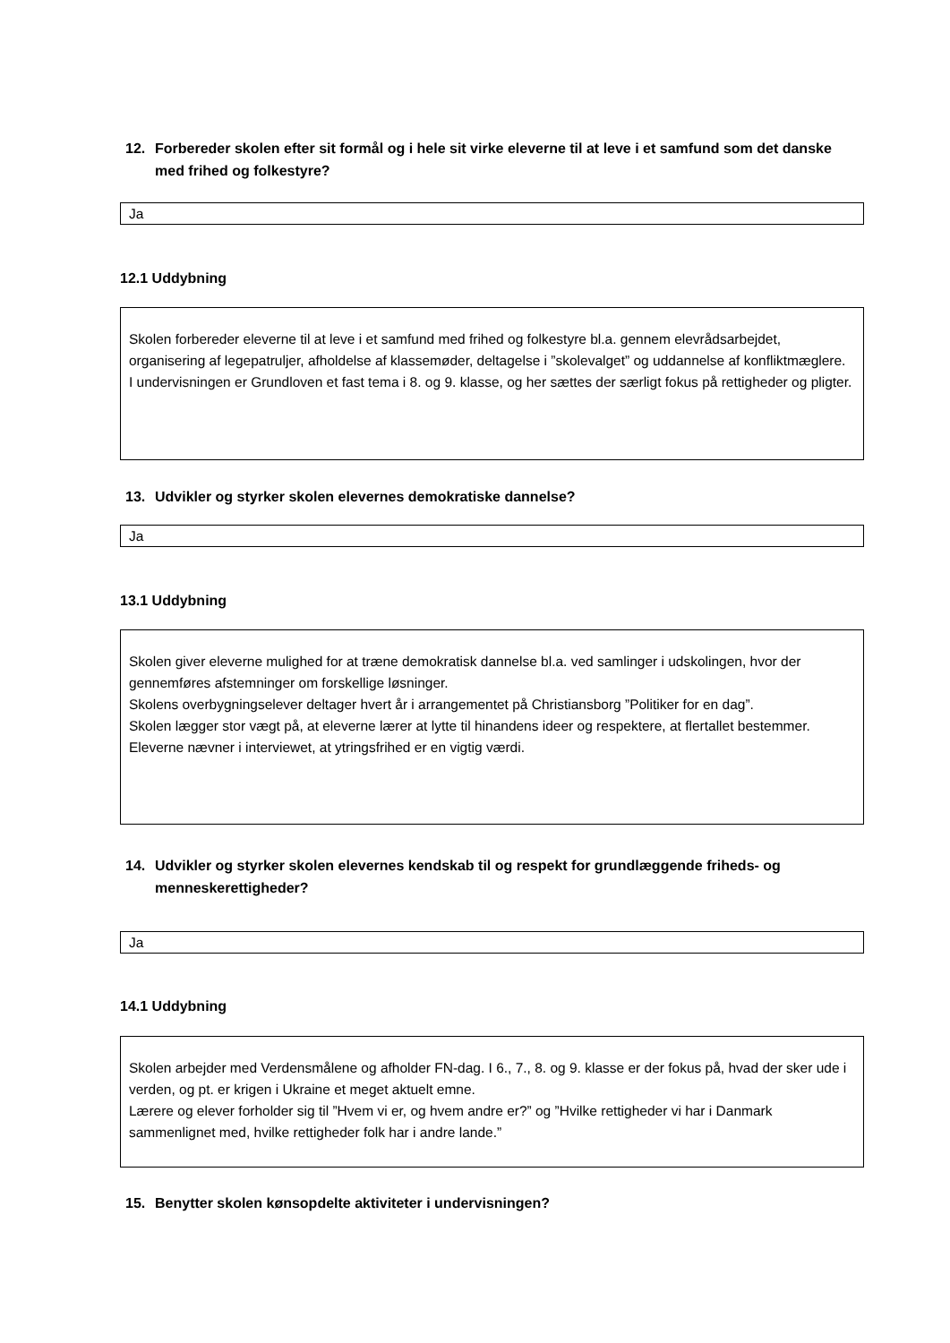12. Forbereder skolen efter sit formål og i hele sit virke eleverne til at leve i et samfund som det danske med frihed og folkestyre?
Ja
12.1 Uddybning
Skolen forbereder eleverne til at leve i et samfund med frihed og folkestyre bl.a. gennem elevrådsarbejdet, organisering af legepatruljer, afholdelse af klassemøder, deltagelse i ”skolevalget” og uddannelse af konfliktmæglere.
I undervisningen er Grundloven et fast tema i 8. og 9. klasse, og her sættes der særligt fokus på rettigheder og pligter.
13. Udvikler og styrker skolen elevernes demokratiske dannelse?
Ja
13.1 Uddybning
Skolen giver eleverne mulighed for at træne demokratisk dannelse bl.a. ved samlinger i udskolingen, hvor der gennemføres afstemninger om forskellige løsninger.
Skolens overbygningselever deltager hvert år i arrangementet på Christiansborg ”Politiker for en dag”.
Skolen lægger stor vægt på, at eleverne lærer at lytte til hinandens ideer og respektere, at flertallet bestemmer.
Eleverne nævner i interviewet, at ytringsfrihed er en vigtig værdi.
14. Udvikler og styrker skolen elevernes kendskab til og respekt for grundlæggende friheds- og menneskerettigheder?
Ja
14.1 Uddybning
Skolen arbejder med Verdensmålene og afholder FN-dag. I 6., 7., 8. og 9. klasse er der fokus på, hvad der sker ude i verden, og pt. er krigen i Ukraine et meget aktuelt emne.
Lærere og elever forholder sig til ”Hvem vi er, og hvem andre er?” og ”Hvilke rettigheder vi har i Danmark sammenlignet med, hvilke rettigheder folk har i andre lande.”
15. Benytter skolen kønsopdelte aktiviteter i undervisningen?